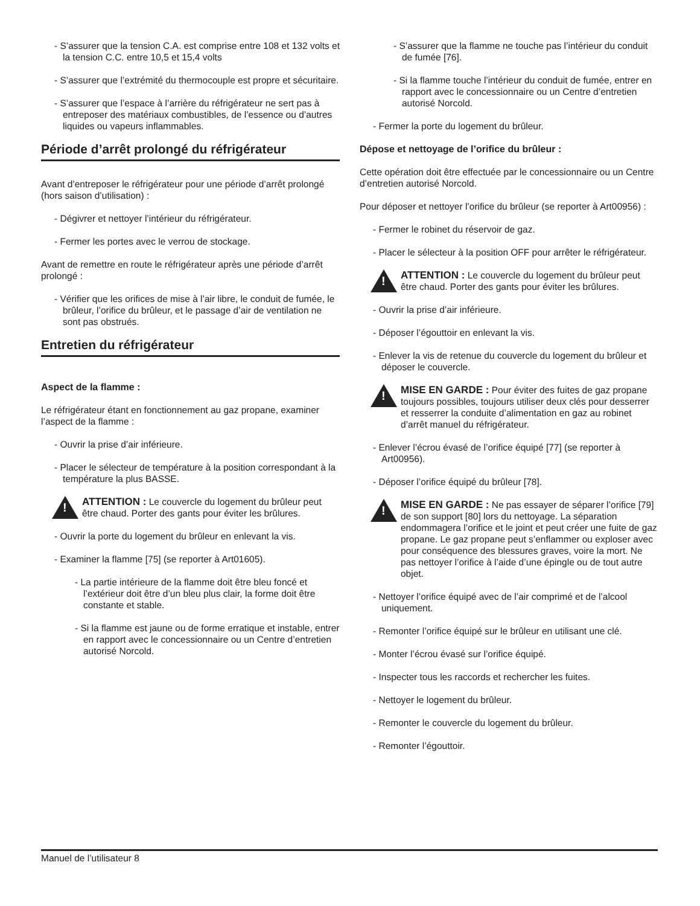- S’assurer que la tension C.A. est comprise entre 108 et 132 volts et la tension C.C. entre 10,5 et 15,4 volts
- S’assurer que l’extrémité du thermocouple est propre et sécuritaire.
- S’assurer que l’espace à l’arrière du réfrigérateur ne sert pas à entreposer des matériaux combustibles, de l’essence ou d’autres liquides ou vapeurs inflammables.
Période d’arrêt prolongé du réfrigérateur
Avant d’entreposer le réfrigérateur pour une période d’arrêt prolongé (hors saison d’utilisation) :
- Dégivrer et nettoyer l’intérieur du réfrigérateur.
- Fermer les portes avec le verrou de stockage.
Avant de remettre en route le réfrigérateur après une période d’arrêt prolongé :
- Vérifier que les orifices de mise à l’air libre, le conduit de fumée, le brûleur, l’orifice du brûleur, et le passage d’air de ventilation ne sont pas obstrués.
Entretien du réfrigérateur
Aspect de la flamme :
Le réfrigérateur étant en fonctionnement au gaz propane, examiner l’aspect de la flamme :
- Ouvrir la prise d’air inférieure.
- Placer le sélecteur de température à la position correspondant à la température la plus BASSE.
!
ATTENTION : Le couvercle du logement du brûleur peut être chaud. Porter des gants pour éviter les brûlures.
- Ouvrir la porte du logement du brûleur en enlevant la vis.
- Examiner la flamme [75] (se reporter à Art01605).
- La partie intérieure de la flamme doit être bleu foncé et l’extérieur doit être d’un bleu plus clair, la forme doit être constante et stable.
- Si la flamme est jaune ou de forme erratique et instable, entrer en rapport avec le concessionnaire ou un Centre d’entretien autorisé Norcold.
- S’assurer que la flamme ne touche pas l’intérieur du conduit de fumée [76].
- Si la flamme touche l’intérieur du conduit de fumée, entrer en rapport avec le concessionnaire ou un Centre d’entretien autorisé Norcold.
- Fermer la porte du logement du brûleur.
Dépose et nettoyage de l’orifice du brûleur :
Cette opération doit être effectuée par le concessionnaire ou un Centre d’entretien autorisé Norcold.
Pour déposer et nettoyer l’orifice du brûleur (se reporter à Art00956) :
- Fermer le robinet du réservoir de gaz.
- Placer le sélecteur à la position OFF pour arrêter le réfrigérateur.
!
ATTENTION : Le couvercle du logement du brûleur peut être chaud. Porter des gants pour éviter les brûlures.
- Ouvrir la prise d’air inférieure.
- Déposer l’égouttoir en enlevant la vis.
- Enlever la vis de retenue du couvercle du logement du brûleur et déposer le couvercle.
!
MISE EN GARDE : Pour éviter des fuites de gaz propane toujours possibles, toujours utiliser deux clés pour desserrer et resserrer la conduite d’alimentation en gaz au robinet d’arrêt manuel du réfrigérateur.
- Enlever l’écrou évasé de l’orifice équipé [77] (se reporter à Art00956).
- Déposer l’orifice équipé du brûleur [78].
!
MISE EN GARDE : Ne pas essayer de séparer l’orifice [79] de son support [80] lors du nettoyage. La séparation endommagera l’orifice et le joint et peut créer une fuite de gaz propane. Le gaz propane peut s’enflammer ou exploser avec pour conséquence des blessures graves, voire la mort. Ne pas nettoyer l’orifice à l’aide d’une épingle ou de tout autre objet.
- Nettoyer l’orifice équipé avec de l’air comprimé et de l’alcool uniquement.
- Remonter l’orifice équipé sur le brûleur en utilisant une clé.
- Monter l’écrou évasé sur l’orifice équipé.
- Inspecter tous les raccords et rechercher les fuites.
- Nettoyer le logement du brûleur.
- Remonter le couvercle du logement du brûleur.
- Remonter l’égouttoir.
Manuel de l’utilisateur 8